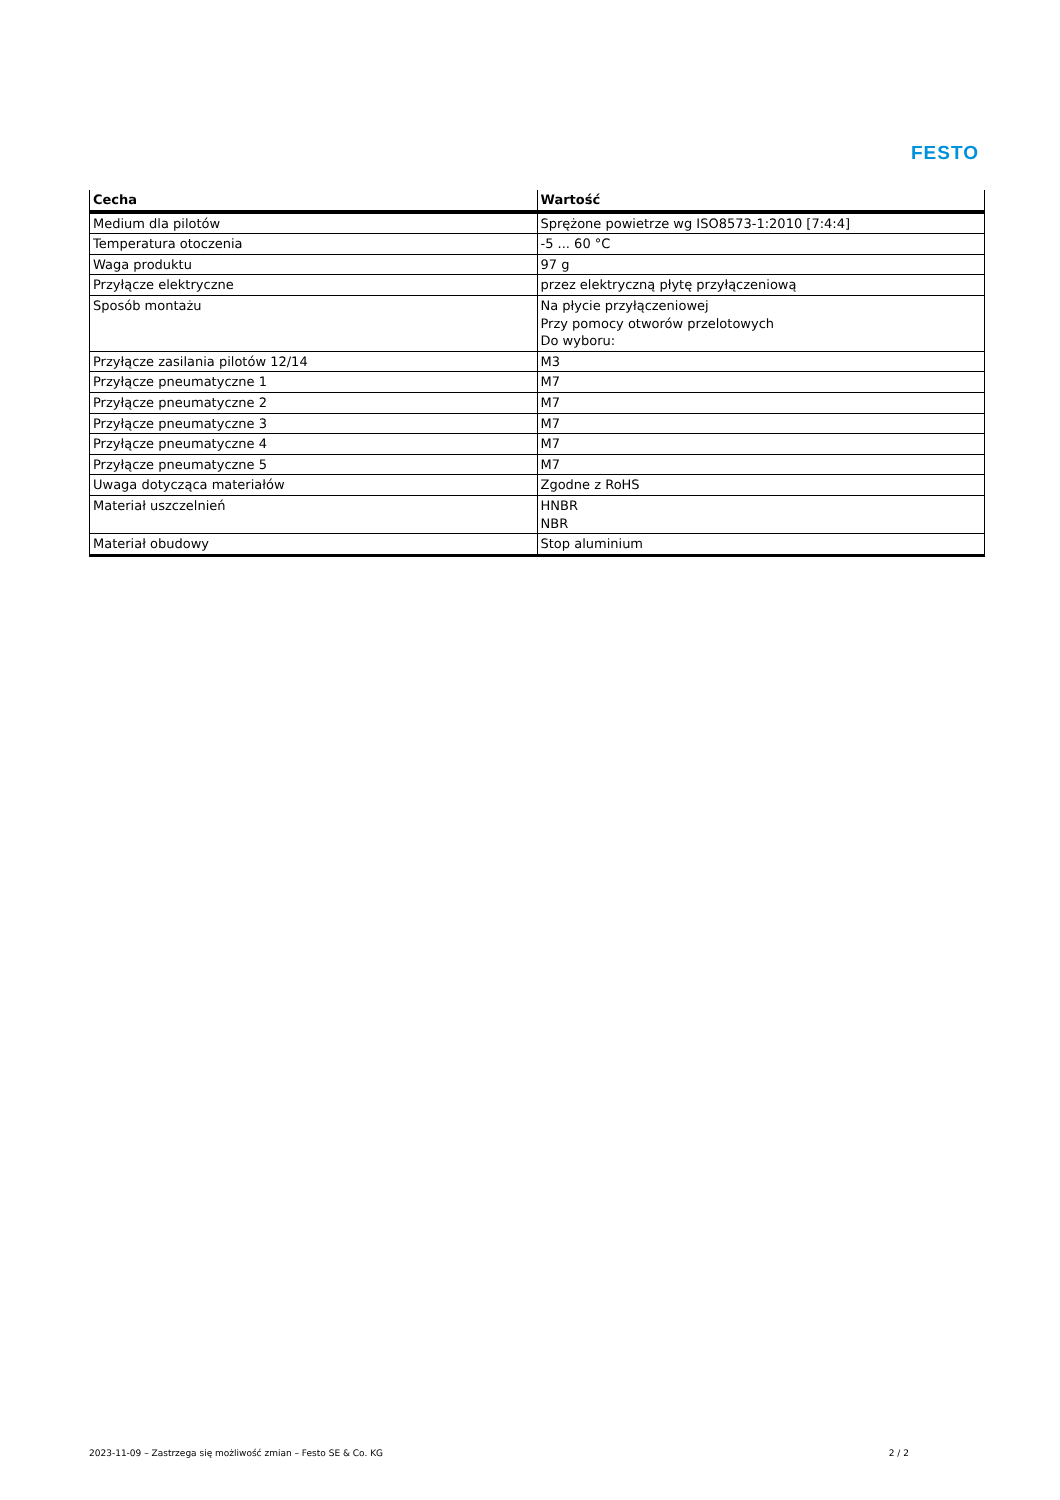FESTO
| Cecha | Wartość |
| --- | --- |
| Medium dla pilotów | Sprężone powietrze wg ISO8573-1:2010 [7:4:4] |
| Temperatura otoczenia | -5 ... 60 °C |
| Waga produktu | 97 g |
| Przyłącze elektryczne | przez elektryczną płytę przyłączeniową |
| Sposób montażu | Na płycie przyłączeniowej Przy pomocy otworów przelotowych Do wyboru: |
| Przyłącze zasilania pilotów 12/14 | M3 |
| Przyłącze pneumatyczne 1 | M7 |
| Przyłącze pneumatyczne 2 | M7 |
| Przyłącze pneumatyczne 3 | M7 |
| Przyłącze pneumatyczne 4 | M7 |
| Przyłącze pneumatyczne 5 | M7 |
| Uwaga dotycząca materiałów | Zgodne z RoHS |
| Materiał uszczelnień | HNBR NBR |
| Materiał obudowy | Stop aluminium |
2023-11-09 – Zastrzega się możliwość zmian – Festo SE & Co. KG 2 / 2